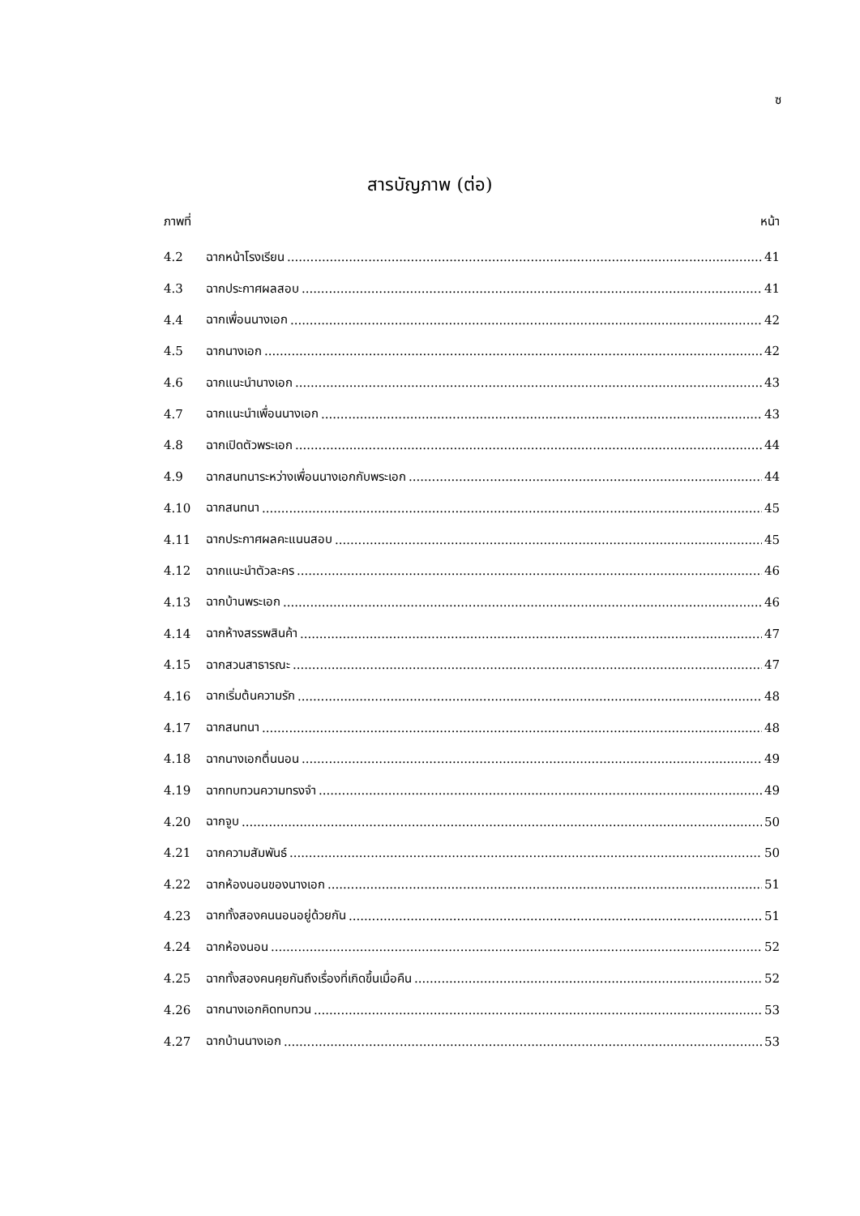ซ
สารบัญภาพ (ต่อ)
ภาพที่ หน้า
4.2 ฉากหน้าโรงเรียน 41
4.3 ฉากประกาศผลสอบ 41
4.4 ฉากเพื่อนนางเอก 42
4.5 ฉากนางเอก 42
4.6 ฉากแนะนำนางเอก 43
4.7 ฉากแนะนำเพื่อนนางเอก 43
4.8 ฉากเปิดตัวพระเอก 44
4.9 ฉากสนทนาระหว่างเพื่อนนางเอกกับพระเอก 44
4.10 ฉากสนทนา 45
4.11 ฉากประกาศผลคะแนนสอบ 45
4.12 ฉากแนะนำตัวละคร 46
4.13 ฉากบ้านพระเอก 46
4.14 ฉากห้างสรรพสินค้า 47
4.15 ฉากสวนสาธารณะ 47
4.16 ฉากเริ่มต้นความรัก 48
4.17 ฉากสนทนา 48
4.18 ฉากนางเอกตื่นนอน 49
4.19 ฉากทบทวนความทรงจำ 49
4.20 ฉากจูบ 50
4.21 ฉากความสัมพันธ์ 50
4.22 ฉากห้องนอนของนางเอก 51
4.23 ฉากทั้งสองคนนอนอยู่ด้วยกัน 51
4.24 ฉากห้องนอน 52
4.25 ฉากทั้งสองคนคุยกันถึงเรื่องที่เกิดขึ้นเมื่อคืน 52
4.26 ฉากนางเอกคิดทบทวน 53
4.27 ฉากบ้านนางเอก 53